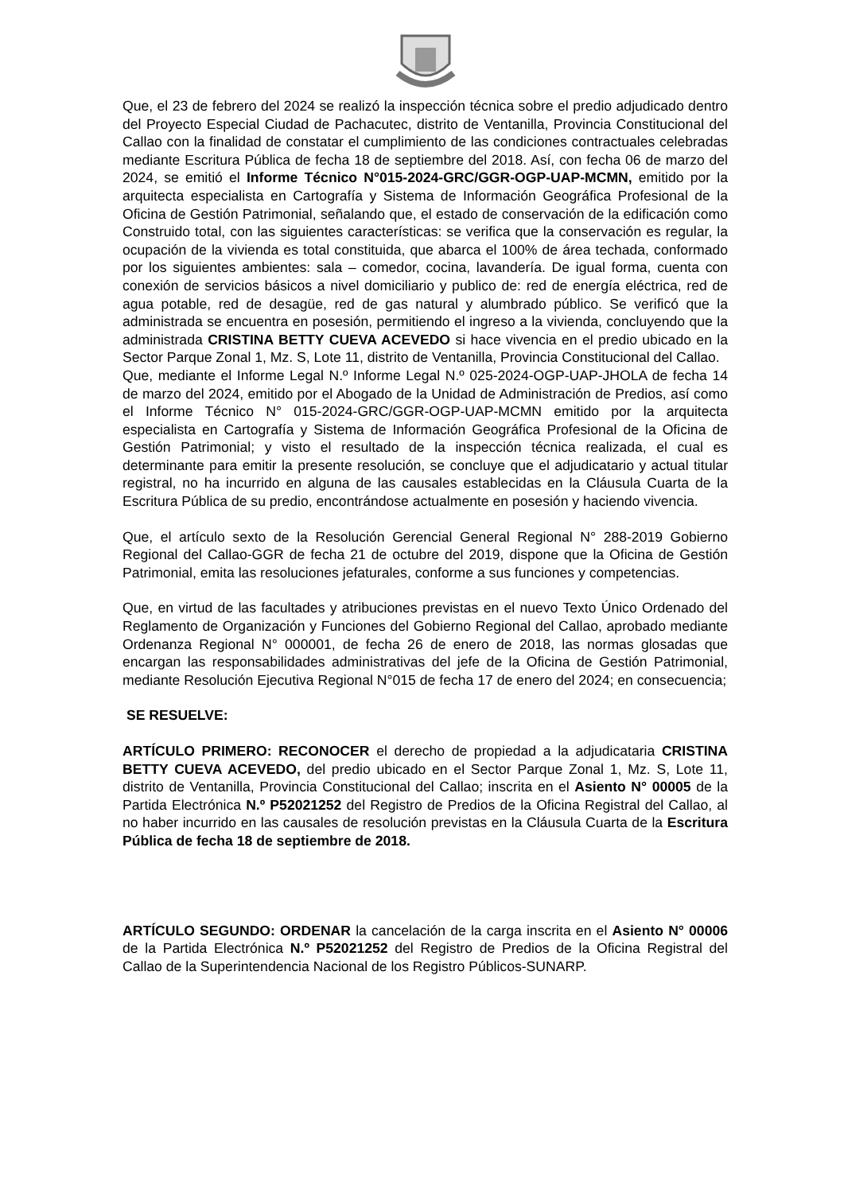Que, el 23 de febrero del 2024 se realizó la inspección técnica sobre el predio adjudicado dentro del Proyecto Especial Ciudad de Pachacutec, distrito de Ventanilla, Provincia Constitucional del Callao con la finalidad de constatar el cumplimiento de las condiciones contractuales celebradas mediante Escritura Pública de fecha 18 de septiembre del 2018. Así, con fecha 06 de marzo del 2024, se emitió el Informe Técnico N°015-2024-GRC/GGR-OGP-UAP-MCMN, emitido por la arquitecta especialista en Cartografía y Sistema de Información Geográfica Profesional de la Oficina de Gestión Patrimonial, señalando que, el estado de conservación de la edificación como Construido total, con las siguientes características: se verifica que la conservación es regular, la ocupación de la vivienda es total constituida, que abarca el 100% de área techada, conformado por los siguientes ambientes: sala – comedor, cocina, lavandería. De igual forma, cuenta con conexión de servicios básicos a nivel domiciliario y publico de: red de energía eléctrica, red de agua potable, red de desagüe, red de gas natural y alumbrado público. Se verificó que la administrada se encuentra en posesión, permitiendo el ingreso a la vivienda, concluyendo que la administrada CRISTINA BETTY CUEVA ACEVEDO si hace vivencia en el predio ubicado en la Sector Parque Zonal 1, Mz. S, Lote 11, distrito de Ventanilla, Provincia Constitucional del Callao.
Que, mediante el Informe Legal N.º Informe Legal N.º 025-2024-OGP-UAP-JHOLA de fecha 14 de marzo del 2024, emitido por el Abogado de la Unidad de Administración de Predios, así como el Informe Técnico N° 015-2024-GRC/GGR-OGP-UAP-MCMN emitido por la arquitecta especialista en Cartografía y Sistema de Información Geográfica Profesional de la Oficina de Gestión Patrimonial; y visto el resultado de la inspección técnica realizada, el cual es determinante para emitir la presente resolución, se concluye que el adjudicatario y actual titular registral, no ha incurrido en alguna de las causales establecidas en la Cláusula Cuarta de la Escritura Pública de su predio, encontrándose actualmente en posesión y haciendo vivencia.
Que, el artículo sexto de la Resolución Gerencial General Regional N° 288-2019 Gobierno Regional del Callao-GGR de fecha 21 de octubre del 2019, dispone que la Oficina de Gestión Patrimonial, emita las resoluciones jefaturales, conforme a sus funciones y competencias.
Que, en virtud de las facultades y atribuciones previstas en el nuevo Texto Único Ordenado del Reglamento de Organización y Funciones del Gobierno Regional del Callao, aprobado mediante Ordenanza Regional N° 000001, de fecha 26 de enero de 2018, las normas glosadas que encargan las responsabilidades administrativas del jefe de la Oficina de Gestión Patrimonial, mediante Resolución Ejecutiva Regional N°015 de fecha 17 de enero del 2024; en consecuencia;
SE RESUELVE:
ARTÍCULO PRIMERO: RECONOCER el derecho de propiedad a la adjudicataria CRISTINA BETTY CUEVA ACEVEDO, del predio ubicado en el Sector Parque Zonal 1, Mz. S, Lote 11, distrito de Ventanilla, Provincia Constitucional del Callao; inscrita en el Asiento N° 00005 de la Partida Electrónica N.º P52021252 del Registro de Predios de la Oficina Registral del Callao, al no haber incurrido en las causales de resolución previstas en la Cláusula Cuarta de la Escritura Pública de fecha 18 de septiembre de 2018.
ARTÍCULO SEGUNDO: ORDENAR la cancelación de la carga inscrita en el Asiento N° 00006 de la Partida Electrónica N.º P52021252 del Registro de Predios de la Oficina Registral del Callao de la Superintendencia Nacional de los Registro Públicos-SUNARP.